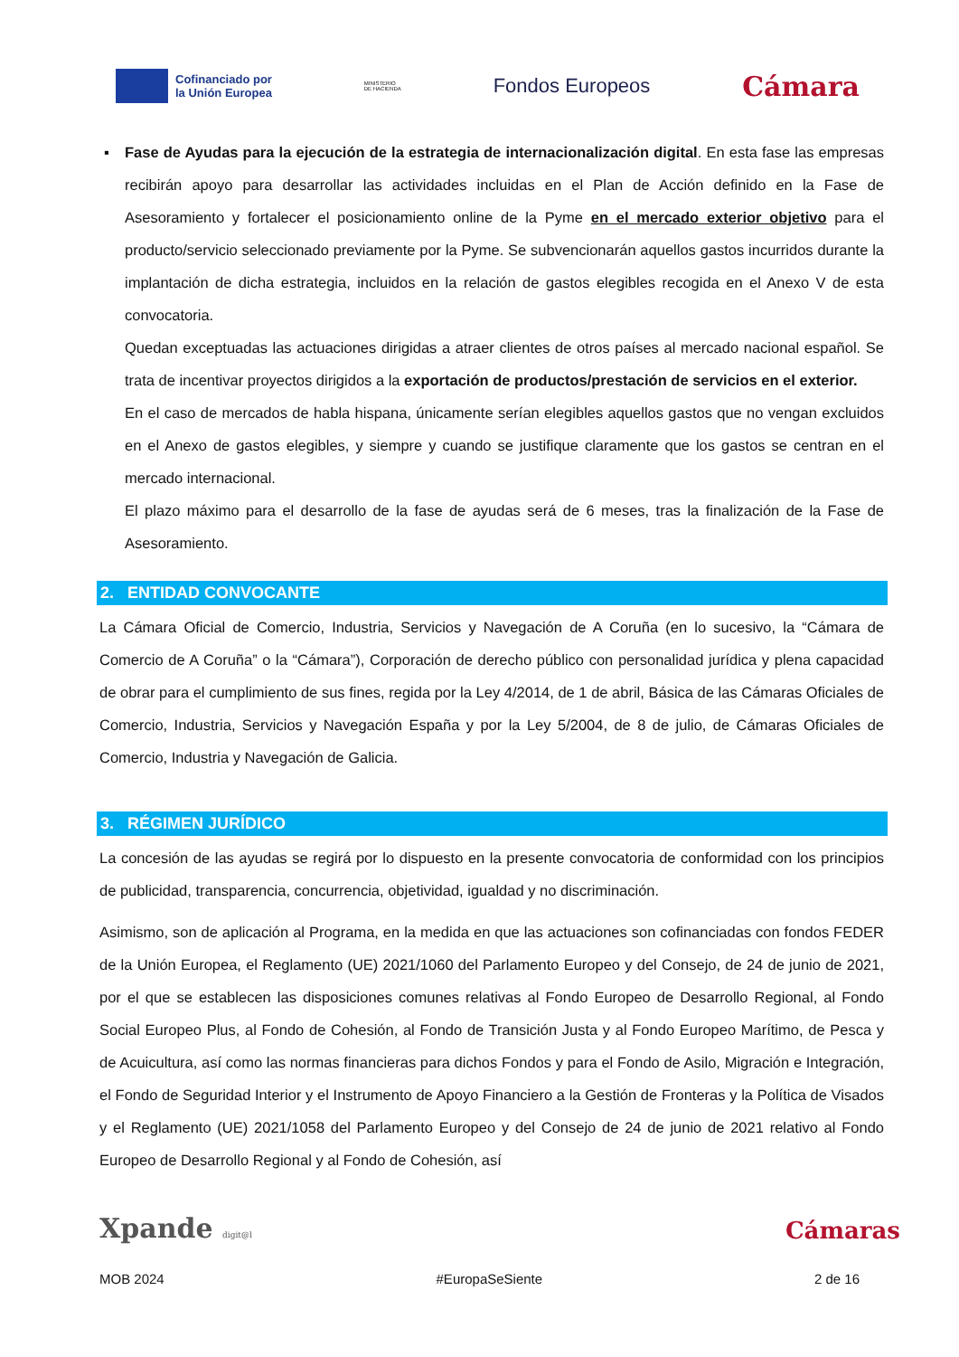Cofinanciado por
la Unión Europea
MINISTERIO
DE HACIENDA
Fondos Europeos
Cámara
▪
Fase de Ayudas para la ejecución de la estrategia de internacionalización digital. En esta fase las empresas recibirán apoyo para desarrollar las actividades incluidas en el Plan de Acción definido en la Fase de Asesoramiento y fortalecer el posicionamiento online de la Pyme en el mercado exterior objetivo para el producto/servicio seleccionado previamente por la Pyme. Se subvencionarán aquellos gastos incurridos durante la implantación de dicha estrategia, incluidos en la relación de gastos elegibles recogida en el Anexo V de esta convocatoria.
Quedan exceptuadas las actuaciones dirigidas a atraer clientes de otros países al mercado nacional español. Se trata de incentivar proyectos dirigidos a la exportación de productos/prestación de servicios en el exterior.
En el caso de mercados de habla hispana, únicamente serían elegibles aquellos gastos que no vengan excluidos en el Anexo de gastos elegibles, y siempre y cuando se justifique claramente que los gastos se centran en el mercado internacional.
El plazo máximo para el desarrollo de la fase de ayudas será de 6 meses, tras la finalización de la Fase de Asesoramiento.
2. ENTIDAD CONVOCANTE
La Cámara Oficial de Comercio, Industria, Servicios y Navegación de A Coruña (en lo sucesivo, la “Cámara de Comercio de A Coruña” o la “Cámara”), Corporación de derecho público con personalidad jurídica y plena capacidad de obrar para el cumplimiento de sus fines, regida por la Ley 4/2014, de 1 de abril, Básica de las Cámaras Oficiales de Comercio, Industria, Servicios y Navegación España y por la Ley 5/2004, de 8 de julio, de Cámaras Oficiales de Comercio, Industria y Navegación de Galicia.
3. RÉGIMEN JURÍDICO
La concesión de las ayudas se regirá por lo dispuesto en la presente convocatoria de conformidad con los principios de publicidad, transparencia, concurrencia, objetividad, igualdad y no discriminación.
Asimismo, son de aplicación al Programa, en la medida en que las actuaciones son cofinanciadas con fondos FEDER de la Unión Europea, el Reglamento (UE) 2021/1060 del Parlamento Europeo y del Consejo, de 24 de junio de 2021, por el que se establecen las disposiciones comunes relativas al Fondo Europeo de Desarrollo Regional, al Fondo Social Europeo Plus, al Fondo de Cohesión, al Fondo de Transición Justa y al Fondo Europeo Marítimo, de Pesca y de Acuicultura, así como las normas financieras para dichos Fondos y para el Fondo de Asilo, Migración e Integración, el Fondo de Seguridad Interior y el Instrumento de Apoyo Financiero a la Gestión de Fronteras y la Política de Visados y el Reglamento (UE) 2021/1058 del Parlamento Europeo y del Consejo de 24 de junio de 2021 relativo al Fondo Europeo de Desarrollo Regional y al Fondo de Cohesión, así
Xpande digit@l Cámaras
MOB 2024 #EuropaSeSiente 2 de 16